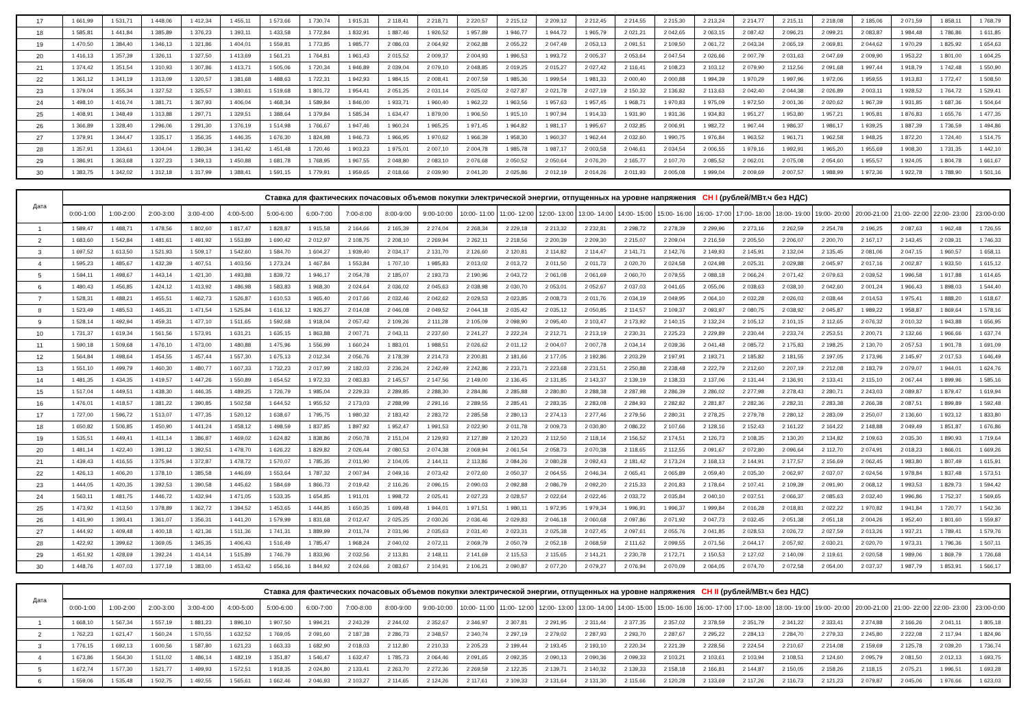| 17 | 1 661,99 | 1 531,71 | 1 448,06 | 1 412,34 | 1 455,11 | 1 573,66 | 1 730,74 | 1 915,31 | 2 118,41 | 2 218,71 | 2 220,57 | 2 215,12 | 2 209,12 | 2 212,45 | 2 214,55 | 2 215,30 | 2 213,24 | 2 214,77 | 2 215,11 | 2 218,08 | 2 185,06 | 2 071,59 | 1 858,11 | 1 768,79 |
| 18 | 1 585,81 | 1 441,84 | 1 385,89 | 1 376,23 | 1 393,11 | 1 433,58 | 1 772,84 | 1 832,91 | 1 887,46 | 1 926,52 | 1 957,89 | 1 946,77 | 1 944,72 | 1 965,79 | 2 021,21 | 2 042,65 | 2 063,15 | 2 087,42 | 2 096,21 | 2 099,21 | 2 083,87 | 1 984,48 | 1 786,86 | 1 611,85 |
| 19 | 1 470,50 | 1 384,40 | 1 346,13 | 1 321,86 | 1 404,01 | 1 559,81 | 1 773,85 | 1 985,77 | 2 086,03 | 2 064,92 | 2 062,88 | 2 055,22 | 2 047,49 | 2 053,13 | 2 091,51 | 2 109,50 | 2 061,72 | 2 043,34 | 2 065,19 | 2 069,81 | 2 044,62 | 1 970,29 | 1 825,92 | 1 654,63 |
| 20 | 1 416,13 | 1 357,39 | 1 326,11 | 1 327,50 | 1 413,69 | 1 561,21 | 1 764,81 | 1 961,43 | 2 015,52 | 2 009,37 | 2 004,93 | 1 996,53 | 1 993,72 | 2 005,37 | 2 053,64 | 2 047,54 | 2 026,66 | 2 007,79 | 2 031,63 | 2 047,69 | 2 009,90 | 1 953,22 | 1 801,00 | 1 604,25 |
| 21 | 1 374,42 | 1 351,54 | 1 310,93 | 1 307,86 | 1 413,71 | 1 505,06 | 1 720,34 | 1 946,89 | 2 039,04 | 2 079,10 | 2 048,85 | 2 019,25 | 2 015,27 | 2 027,42 | 2 116,41 | 2 108,23 | 2 103,12 | 2 079,90 | 2 112,56 | 2 091,68 | 1 997,44 | 1 918,79 | 1 742,48 | 1 550,90 |
| 22 | 1 361,12 | 1 341,19 | 1 313,09 | 1 320,57 | 1 381,68 | 1 488,63 | 1 722,31 | 1 942,93 | 1 984,15 | 2 008,41 | 2 007,59 | 1 985,36 | 1 999,54 | 1 981,33 | 2 000,40 | 2 000,88 | 1 994,39 | 1 970,29 | 1 997,96 | 1 972,06 | 1 959,55 | 1 913,83 | 1 772,47 | 1 508,50 |
| 23 | 1 379,04 | 1 355,34 | 1 327,52 | 1 325,57 | 1 380,61 | 1 519,68 | 1 801,72 | 1 954,41 | 2 051,25 | 2 031,14 | 2 025,02 | 2 027,87 | 2 021,78 | 2 027,19 | 2 150,32 | 2 136,82 | 2 113,63 | 2 042,40 | 2 044,38 | 2 026,89 | 2 003,11 | 1 928,52 | 1 764,72 | 1 529,41 |
| 24 | 1 498,10 | 1 416,74 | 1 381,71 | 1 367,93 | 1 406,04 | 1 468,34 | 1 589,84 | 1 846,00 | 1 933,71 | 1 960,40 | 1 962,22 | 1 963,56 | 1 957,63 | 1 957,45 | 1 968,71 | 1 970,83 | 1 975,09 | 1 972,50 | 2 001,36 | 2 020,62 | 1 967,39 | 1 931,85 | 1 687,36 | 1 504,64 |
| 25 | 1 408,91 | 1 348,49 | 1 313,88 | 1 297,71 | 1 329,51 | 1 388,64 | 1 379,84 | 1 585,34 | 1 634,47 | 1 879,00 | 1 906,50 | 1 915,10 | 1 907,94 | 1 914,33 | 1 931,90 | 1 931,36 | 1 934,83 | 1 951,27 | 1 953,80 | 1 957,21 | 1 905,81 | 1 876,83 | 1 655,76 | 1 477,35 |
| 26 | 1 366,89 | 1 328,40 | 1 296,06 | 1 291,30 | 1 376,19 | 1 514,98 | 1 766,67 | 1 947,46 | 1 960,24 | 1 965,25 | 1 971,45 | 1 964,82 | 1 981,17 | 1 995,67 | 2 032,85 | 2 006,91 | 1 982,72 | 1 967,44 | 1 986,37 | 1 986,17 | 1 939,25 | 1 887,39 | 1 736,59 | 1 494,86 |
| 27 | 1 379,91 | 1 344,47 | 1 335,17 | 1 356,35 | 1 446,35 | 1 676,30 | 1 824,98 | 1 946,73 | 1 966,95 | 1 970,62 | 1 966,39 | 1 958,30 | 1 960,37 | 1 962,44 | 2 032,60 | 1 990,75 | 1 976,84 | 1 963,52 | 1 961,71 | 1 962,58 | 1 948,25 | 1 872,20 | 1 724,40 | 1 514,75 |
| 28 | 1 357,91 | 1 334,61 | 1 304,04 | 1 280,34 | 1 341,42 | 1 451,48 | 1 720,46 | 1 903,23 | 1 975,01 | 2 007,10 | 2 004,78 | 1 985,78 | 1 987,17 | 2 003,58 | 2 046,61 | 2 034,54 | 2 006,55 | 1 979,16 | 1 992,91 | 1 965,20 | 1 955,69 | 1 908,30 | 1 731,35 | 1 442,10 |
| 29 | 1 386,91 | 1 363,68 | 1 327,23 | 1 349,13 | 1 450,88 | 1 681,78 | 1 768,95 | 1 967,55 | 2 048,80 | 2 083,10 | 2 076,68 | 2 050,52 | 2 050,64 | 2 076,20 | 2 165,77 | 2 107,70 | 2 085,52 | 2 062,01 | 2 075,08 | 2 054,60 | 1 955,57 | 1 924,05 | 1 804,78 | 1 661,67 |
| 30 | 1 383,75 | 1 342,02 | 1 312,18 | 1 317,99 | 1 388,41 | 1 591,15 | 1 779,91 | 1 959,65 | 2 018,66 | 2 039,90 | 2 041,20 | 2 025,86 | 2 012,19 | 2 014,26 | 2 011,93 | 2 005,08 | 1 999,04 | 2 009,69 | 2 007,57 | 1 988,99 | 1 972,36 | 1 922,78 | 1 788,90 | 1 501,16 |
| Дата | Ставка для фактических почасовых объемов покупки электрической энергии, отпущенных на уровне напряжения СН I (рублей/МВт.ч без НДС) | | | | | | | | | | | | | | | | | | | | | | | |
| --- | --- | --- | --- | --- | --- | --- | --- | --- | --- | --- | --- | --- | --- | --- | --- | --- | --- | --- | --- | --- | --- | --- | --- | --- |
| | 0:00-1:00 | 1:00-2:00 | 2:00-3:00 | 3:00-4:00 | 4:00-5:00 | 5:00-6:00 | 6:00-7:00 | 7:00-8:00 | 8:00-9:00 | 9:00-10:00 | 10:00- 11:00 | 11:00- 12:00 | 12:00- 13:00 | 13:00- 14:00 | 14:00- 15:00 | 15:00- 16:00 | 16:00- 17:00 | 17:00- 18:00 | 18:00- 19:00 | 19:00- 20:00 | 20:00-21:00 | 21:00- 22:00 | 22:00- 23:00 | 23:00-0:00 |
| 1 | 1 589,47 | 1 488,71 | 1 478,56 | 1 802,60 | 1 817,47 | 1 828,87 | 1 915,58 | 2 164,66 | 2 165,39 | 2 274,04 | 2 268,34 | 2 229,18 | 2 213,32 | 2 232,81 | 2 298,72 | 2 278,39 | 2 299,96 | 2 273,16 | 2 262,59 | 2 254,78 | 2 196,25 | 2 087,63 | 1 962,48 | 1 726,55 |
| 2 | 1 683,60 | 1 542,84 | 1 481,61 | 1 491,92 | 1 553,89 | 1 690,42 | 2 012,97 | 2 108,75 | 2 208,10 | 2 269,94 | 2 262,11 | 2 218,56 | 2 200,39 | 2 209,30 | 2 215,07 | 2 209,04 | 2 216,59 | 2 205,50 | 2 206,07 | 2 200,70 | 2 167,17 | 2 143,45 | 2 039,31 | 1 746,33 |
| 3 | 1 697,52 | 1 613,50 | 1 521,93 | 1 509,17 | 1 542,60 | 1 584,70 | 1 604,27 | 1 939,40 | 2 034,17 | 2 131,70 | 2 126,60 | 2 120,81 | 2 114,82 | 2 114,47 | 2 141,71 | 2 142,76 | 2 149,93 | 2 145,91 | 2 132,04 | 2 135,45 | 2 081,06 | 2 047,15 | 1 960,57 | 1 658,11 |
| 4 | 1 595,23 | 1 485,67 | 1 432,39 | 1 407,51 | 1 403,56 | 1 273,24 | 1 467,84 | 1 553,84 | 1 707,10 | 1 985,83 | 2 013,02 | 2 013,72 | 2 011,50 | 2 011,73 | 2 020,70 | 2 024,58 | 2 024,98 | 2 025,31 | 2 029,88 | 2 045,97 | 2 017,16 | 2 002,87 | 1 933,50 | 1 615,12 |
| 5 | 1 594,11 | 1 498,67 | 1 443,14 | 1 421,30 | 1 493,88 | 1 839,72 | 1 946,17 | 2 054,78 | 2 185,07 | 2 193,73 | 2 190,96 | 2 043,72 | 2 061,08 | 2 061,69 | 2 060,70 | 2 079,55 | 2 088,18 | 2 066,24 | 2 071,42 | 2 079,63 | 2 039,52 | 1 996,58 | 1 917,88 | 1 614,65 |
| 6 | 1 480,43 | 1 456,85 | 1 424,12 | 1 413,92 | 1 486,98 | 1 583,83 | 1 968,30 | 2 024,64 | 2 036,02 | 2 045,63 | 2 038,98 | 2 030,70 | 2 053,01 | 2 052,67 | 2 037,03 | 2 041,65 | 2 055,06 | 2 038,63 | 2 038,10 | 2 042,60 | 2 001,24 | 1 966,43 | 1 898,03 | 1 544,40 |
| 7 | 1 528,31 | 1 488,21 | 1 455,51 | 1 462,73 | 1 526,87 | 1 610,53 | 1 965,40 | 2 017,66 | 2 032,46 | 2 042,62 | 2 029,53 | 2 023,85 | 2 008,73 | 2 011,76 | 2 034,19 | 2 049,95 | 2 064,10 | 2 032,28 | 2 026,03 | 2 038,44 | 2 014,53 | 1 975,41 | 1 888,20 | 1 618,67 |
| 8 | 1 523,49 | 1 485,53 | 1 465,31 | 1 471,54 | 1 525,84 | 1 616,12 | 1 926,27 | 2 014,08 | 2 046,08 | 2 049,52 | 2 044,18 | 2 035,42 | 2 035,12 | 2 050,85 | 2 114,57 | 2 109,37 | 2 093,97 | 2 080,75 | 2 038,92 | 2 045,87 | 1 989,22 | 1 958,87 | 1 869,64 | 1 578,16 |
| 9 | 1 528,14 | 1 492,94 | 1 459,31 | 1 477,10 | 1 511,65 | 1 592,68 | 1 918,04 | 2 057,42 | 2 109,26 | 2 111,28 | 2 105,09 | 2 098,90 | 2 095,40 | 2 103,47 | 2 173,92 | 2 140,15 | 2 132,24 | 2 105,12 | 2 101,15 | 2 112,65 | 2 076,32 | 2 010,32 | 1 943,88 | 1 656,95 |
| 10 | 1 731,37 | 1 619,34 | 1 561,56 | 1 573,91 | 1 631,21 | 1 635,15 | 1 863,88 | 2 007,71 | 2 043,11 | 2 237,60 | 2 241,27 | 2 222,24 | 2 212,71 | 2 213,19 | 2 230,31 | 2 225,23 | 2 229,89 | 2 230,44 | 2 233,74 | 2 253,51 | 2 200,71 | 2 132,66 | 1 966,66 | 1 637,74 |
| 11 | 1 590,18 | 1 509,68 | 1 476,10 | 1 473,00 | 1 480,88 | 1 475,96 | 1 556,99 | 1 660,24 | 1 883,01 | 1 988,51 | 2 026,62 | 2 011,12 | 2 004,07 | 2 007,78 | 2 034,14 | 2 039,36 | 2 041,48 | 2 085,72 | 2 175,83 | 2 198,25 | 2 130,70 | 2 057,53 | 1 901,78 | 1 691,09 |
| 12 | 1 564,84 | 1 498,64 | 1 454,55 | 1 457,44 | 1 557,30 | 1 675,13 | 2 012,34 | 2 056,76 | 2 178,39 | 2 214,73 | 2 200,81 | 2 181,66 | 2 177,05 | 2 192,86 | 2 203,29 | 2 197,91 | 2 193,71 | 2 185,82 | 2 181,55 | 2 197,05 | 2 173,96 | 2 145,97 | 2 017,53 | 1 646,49 |
| 13 | 1 551,10 | 1 499,79 | 1 460,30 | 1 480,77 | 1 607,33 | 1 732,23 | 2 017,99 | 2 182,03 | 2 236,24 | 2 242,49 | 2 242,86 | 2 233,71 | 2 223,68 | 2 231,51 | 2 250,88 | 2 238,48 | 2 222,79 | 2 212,60 | 2 207,19 | 2 212,08 | 2 183,79 | 2 079,07 | 1 944,01 | 1 624,76 |
| 14 | 1 481,35 | 1 434,35 | 1 419,57 | 1 447,26 | 1 550,89 | 1 654,52 | 1 972,33 | 2 083,83 | 2 145,57 | 2 147,56 | 2 149,00 | 2 136,45 | 2 131,85 | 2 143,37 | 2 139,19 | 2 138,33 | 2 137,06 | 2 131,44 | 2 136,91 | 2 133,41 | 2 115,10 | 2 067,44 | 1 899,96 | 1 585,16 |
| 15 | 1 517,04 | 1 449,51 | 1 438,30 | 1 446,35 | 1 489,25 | 1 726,79 | 1 985,04 | 2 229,33 | 2 289,85 | 2 288,30 | 2 284,86 | 2 285,88 | 2 280,80 | 2 288,38 | 2 287,98 | 2 286,39 | 2 286,02 | 2 277,98 | 2 278,43 | 2 280,71 | 2 243,03 | 2 089,87 | 1 879,47 | 1 619,94 |
| 16 | 1 476,01 | 1 418,57 | 1 381,22 | 1 390,85 | 1 502,58 | 1 644,52 | 1 955,52 | 2 173,03 | 2 288,99 | 2 291,16 | 2 289,55 | 2 285,41 | 2 283,35 | 2 283,08 | 2 284,93 | 2 282,82 | 2 281,87 | 2 282,36 | 2 282,31 | 2 283,38 | 2 266,38 | 2 087,51 | 1 899,89 | 1 592,48 |
| 17 | 1 727,00 | 1 596,72 | 1 513,07 | 1 477,35 | 1 520,12 | 1 638,67 | 1 795,75 | 1 980,32 | 2 183,42 | 2 283,72 | 2 285,58 | 2 280,13 | 2 274,13 | 2 277,46 | 2 279,56 | 2 280,31 | 2 278,25 | 2 279,78 | 2 280,12 | 2 283,09 | 2 250,07 | 2 136,60 | 1 923,12 | 1 833,80 |
| 18 | 1 650,82 | 1 506,85 | 1 450,90 | 1 441,24 | 1 458,12 | 1 498,59 | 1 837,85 | 1 897,92 | 1 952,47 | 1 991,53 | 2 022,90 | 2 011,78 | 2 009,73 | 2 030,80 | 2 086,22 | 2 107,66 | 2 128,16 | 2 152,43 | 2 161,22 | 2 164,22 | 2 148,88 | 2 049,49 | 1 851,87 | 1 676,86 |
| 19 | 1 535,51 | 1 449,41 | 1 411,14 | 1 386,87 | 1 469,02 | 1 624,82 | 1 838,86 | 2 050,78 | 2 151,04 | 2 129,93 | 2 127,89 | 2 120,23 | 2 112,50 | 2 118,14 | 2 156,52 | 2 174,51 | 2 126,73 | 2 108,35 | 2 130,20 | 2 134,82 | 2 109,63 | 2 035,30 | 1 890,93 | 1 719,64 |
| 20 | 1 481,14 | 1 422,40 | 1 391,12 | 1 392,51 | 1 478,70 | 1 626,22 | 1 829,82 | 2 026,44 | 2 080,53 | 2 074,38 | 2 069,94 | 2 061,54 | 2 058,73 | 2 070,38 | 2 118,65 | 2 112,55 | 2 091,67 | 2 072,80 | 2 096,64 | 2 112,70 | 2 074,91 | 2 018,23 | 1 866,01 | 1 669,26 |
| 21 | 1 439,43 | 1 416,55 | 1 375,94 | 1 372,87 | 1 478,72 | 1 570,07 | 1 785,35 | 2 011,90 | 2 104,05 | 2 144,11 | 2 113,86 | 2 084,26 | 2 080,28 | 2 092,43 | 2 181,42 | 2 173,24 | 2 168,13 | 2 144,91 | 2 177,57 | 2 156,69 | 2 062,45 | 1 983,80 | 1 807,49 | 1 615,91 |
| 22 | 1 426,13 | 1 406,20 | 1 378,10 | 1 385,58 | 1 446,69 | 1 553,64 | 1 787,32 | 2 007,94 | 2 049,16 | 2 073,42 | 2 072,60 | 2 050,37 | 2 064,55 | 2 046,34 | 2 065,41 | 2 065,89 | 2 059,40 | 2 035,30 | 2 062,97 | 2 037,07 | 2 024,56 | 1 978,84 | 1 837,48 | 1 573,51 |
| 23 | 1 444,05 | 1 420,35 | 1 392,53 | 1 390,58 | 1 445,62 | 1 584,69 | 1 866,73 | 2 019,42 | 2 116,26 | 2 096,15 | 2 090,03 | 2 092,88 | 2 086,79 | 2 092,20 | 2 215,33 | 2 201,83 | 2 178,64 | 2 107,41 | 2 109,39 | 2 091,90 | 2 068,12 | 1 993,53 | 1 829,73 | 1 594,42 |
| 24 | 1 563,11 | 1 481,75 | 1 446,72 | 1 432,94 | 1 471,05 | 1 533,35 | 1 654,85 | 1 911,01 | 1 998,72 | 2 025,41 | 2 027,23 | 2 028,57 | 2 022,64 | 2 022,46 | 2 033,72 | 2 035,84 | 2 040,10 | 2 037,51 | 2 066,37 | 2 085,63 | 2 032,40 | 1 996,86 | 1 752,37 | 1 569,65 |
| 25 | 1 473,92 | 1 413,50 | 1 378,89 | 1 362,72 | 1 394,52 | 1 453,65 | 1 444,85 | 1 650,35 | 1 699,48 | 1 944,01 | 1 971,51 | 1 980,11 | 1 972,95 | 1 979,34 | 1 996,91 | 1 996,37 | 1 999,84 | 2 016,28 | 2 018,81 | 2 022,22 | 1 970,82 | 1 941,84 | 1 720,77 | 1 542,36 |
| 26 | 1 431,90 | 1 393,41 | 1 361,07 | 1 356,31 | 1 441,20 | 1 579,99 | 1 831,68 | 2 012,47 | 2 025,25 | 2 030,26 | 2 036,46 | 2 029,83 | 2 046,18 | 2 060,68 | 2 097,86 | 2 071,92 | 2 047,73 | 2 032,45 | 2 051,38 | 2 051,18 | 2 004,26 | 1 952,40 | 1 801,60 | 1 559,87 |
| 27 | 1 444,92 | 1 409,48 | 1 400,18 | 1 421,36 | 1 511,36 | 1 741,31 | 1 889,99 | 2 011,74 | 2 031,96 | 2 035,63 | 2 031,40 | 2 023,31 | 2 025,38 | 2 027,45 | 2 097,61 | 2 055,76 | 2 041,85 | 2 028,53 | 2 026,72 | 2 027,59 | 2 013,26 | 1 937,21 | 1 789,41 | 1 579,76 |
| 28 | 1 422,92 | 1 399,62 | 1 369,05 | 1 345,35 | 1 406,43 | 1 516,49 | 1 785,47 | 1 968,24 | 2 040,02 | 2 072,11 | 2 069,79 | 2 050,79 | 2 052,18 | 2 068,59 | 2 111,62 | 2 099,55 | 2 071,56 | 2 044,17 | 2 057,92 | 2 030,21 | 2 020,70 | 1 973,31 | 1 796,36 | 1 507,11 |
| 29 | 1 451,92 | 1 428,69 | 1 392,24 | 1 414,14 | 1 515,89 | 1 746,79 | 1 833,96 | 2 032,56 | 2 113,81 | 2 148,11 | 2 141,69 | 2 115,53 | 2 115,65 | 2 141,21 | 2 230,78 | 2 172,71 | 2 150,53 | 2 127,02 | 2 140,09 | 2 119,61 | 2 020,58 | 1 989,06 | 1 869,79 | 1 726,68 |
| 30 | 1 448,76 | 1 407,03 | 1 377,19 | 1 383,00 | 1 453,42 | 1 656,16 | 1 844,92 | 2 024,66 | 2 083,67 | 2 104,91 | 2 106,21 | 2 090,87 | 2 077,20 | 2 079,27 | 2 076,94 | 2 070,09 | 2 064,05 | 2 074,70 | 2 072,58 | 2 054,00 | 2 037,37 | 1 987,79 | 1 853,91 | 1 566,17 |
| Дата | Ставка для фактических почасовых объемов покупки электрической энергии, отпущенных на уровне напряжения СН II (рублей/МВт.ч без НДС) | | | | | | | | | | | | | | | | | | | | | | | |
| --- | --- | --- | --- | --- | --- | --- | --- | --- | --- | --- | --- | --- | --- | --- | --- | --- | --- | --- | --- | --- | --- | --- | --- | --- |
| | 0:00-1:00 | 1:00-2:00 | 2:00-3:00 | 3:00-4:00 | 4:00-5:00 | 5:00-6:00 | 6:00-7:00 | 7:00-8:00 | 8:00-9:00 | 9:00-10:00 | 10:00- 11:00 | 11:00- 12:00 | 12:00- 13:00 | 13:00- 14:00 | 14:00- 15:00 | 15:00- 16:00 | 16:00- 17:00 | 17:00- 18:00 | 18:00- 19:00 | 19:00- 20:00 | 20:00-21:00 | 21:00- 22:00 | 22:00- 23:00 | 23:00-0:00 |
| 1 | 1 668,10 | 1 567,34 | 1 557,19 | 1 881,23 | 1 896,10 | 1 907,50 | 1 994,21 | 2 243,29 | 2 244,02 | 2 352,67 | 2 346,97 | 2 307,81 | 2 291,95 | 2 311,44 | 2 377,35 | 2 357,02 | 2 378,59 | 2 351,79 | 2 341,22 | 2 333,41 | 2 274,88 | 2 166,26 | 2 041,11 | 1 805,18 |
| 2 | 1 762,23 | 1 621,47 | 1 560,24 | 1 570,55 | 1 632,52 | 1 769,05 | 2 091,60 | 2 187,38 | 2 286,73 | 2 348,57 | 2 340,74 | 2 297,19 | 2 279,02 | 2 287,93 | 2 293,70 | 2 287,67 | 2 295,22 | 2 284,13 | 2 284,70 | 2 279,33 | 2 245,80 | 2 222,08 | 2 117,94 | 1 824,96 |
| 3 | 1 776,15 | 1 692,13 | 1 600,56 | 1 587,80 | 1 621,23 | 1 663,33 | 1 682,90 | 2 018,03 | 2 112,80 | 2 210,33 | 2 205,23 | 2 199,44 | 2 193,45 | 2 193,10 | 2 220,34 | 2 221,39 | 2 228,56 | 2 224,54 | 2 210,67 | 2 214,08 | 2 159,69 | 2 125,78 | 2 039,20 | 1 736,74 |
| 4 | 1 673,86 | 1 564,30 | 1 511,02 | 1 486,14 | 1 482,19 | 1 351,87 | 1 546,47 | 1 632,47 | 1 785,73 | 2 064,46 | 2 091,65 | 2 092,35 | 2 090,13 | 2 090,36 | 2 099,33 | 2 103,21 | 2 103,61 | 2 103,94 | 2 108,51 | 2 124,60 | 2 095,79 | 2 081,50 | 2 012,13 | 1 693,75 |
| 5 | 1 672,74 | 1 577,30 | 1 521,77 | 1 499,93 | 1 572,51 | 1 918,35 | 2 024,80 | 2 133,41 | 2 263,70 | 2 272,36 | 2 269,59 | 2 122,35 | 2 139,71 | 2 140,32 | 2 139,33 | 2 158,18 | 2 166,81 | 2 144,87 | 2 150,05 | 2 158,26 | 2 118,15 | 2 075,21 | 1 996,51 | 1 693,28 |
| 6 | 1 559,06 | 1 535,48 | 1 502,75 | 1 492,55 | 1 565,61 | 1 662,46 | 2 046,93 | 2 103,27 | 2 114,65 | 2 124,26 | 2 117,61 | 2 109,33 | 2 131,64 | 2 131,30 | 2 115,66 | 2 120,28 | 2 133,69 | 2 117,26 | 2 116,73 | 2 121,23 | 2 079,87 | 2 045,06 | 1 976,66 | 1 623,03 |